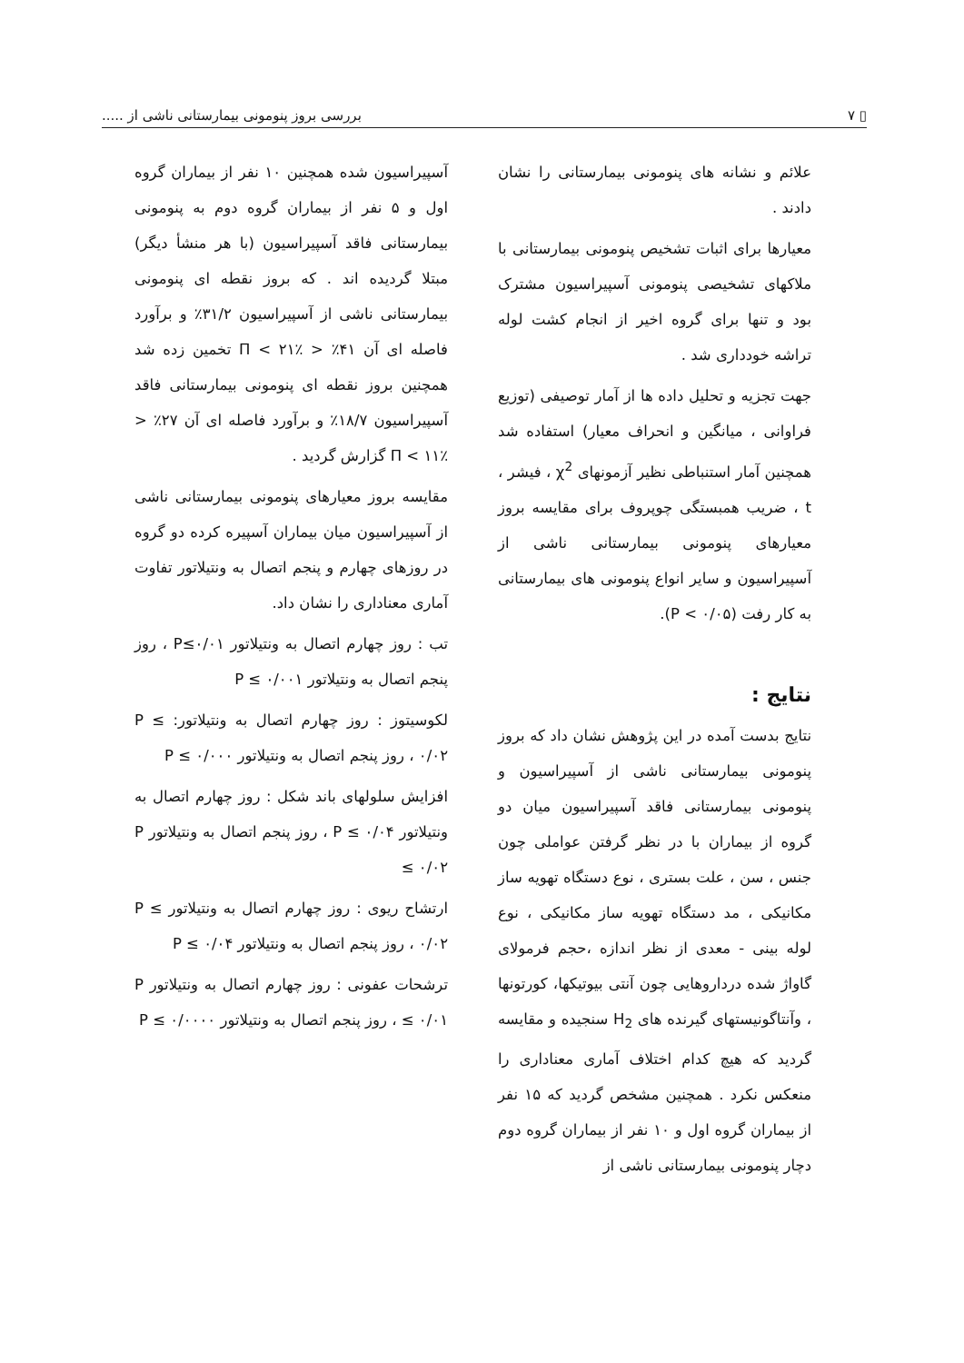▯ ٧ بررسی بروز پنومونی بیمارستانی ناشی از .....
علائم و نشانه های پنومونی بیمارستانی را نشان دادند .
معیارها برای اثبات تشخیص پنومونی بیمارستانی با ملاکهای تشخیصی پنومونی آسپیراسیون مشترک بود و تنها برای گروه اخیر از انجام کشت لوله تراشه خودداری شد .
جهت تجزیه و تحلیل داده ها از آمار توصیفی (توزیع فراوانی ، میانگین و انحراف معیار) استفاده شد همچنین آمار استنباطی نظیر آزمونهای χ<sup>2</sup> ، فیشر ، t ، ضریب همبستگی چوپروف برای مقایسه بروز معیارهای پنومونی بیمارستانی ناشی از آسپیراسیون و سایر انواع پنومونی های بیمارستانی به کار رفت (P < ۰/۰۵).
نتایج :
نتایج بدست آمده در این پژوهش نشان داد که بروز پنومونی بیمارستانی ناشی از آسپیراسیون و پنومونی بیمارستانی فاقد آسپیراسیون میان دو گروه از بیماران با در نظر گرفتن عواملی چون جنس ، سن ، علت بستری ، نوع دستگاه تهویه ساز مکانیکی ، مد دستگاه تهویه ساز مکانیکی ، نوع لوله بینی - معدی از نظر اندازه ،حجم فرمولای گاواژ شده درداروهایی چون آنتی بیوتیکها، کورتونها ، وآنتاگونیستهای گیرنده های H<sub>2</sub> سنجیده و مقایسه گردید که هیچ کدام اختلاف آماری معناداری را منعکس نکرد . همچنین مشخص گردید که ۱۵ نفر از بیماران گروه اول و ۱۰ نفر از بیماران گروه دوم دچار پنومونی بیمارستانی ناشی از
آسپیراسیون شده همچنین ۱۰ نفر از بیماران گروه اول و ۵ نفر از بیماران گروه دوم به پنومونی بیمارستانی فاقد آسپیراسیون (با هر منشأ دیگر) مبتلا گردیده اند . که بروز نقطه ای پنومونی بیمارستانی ناشی از آسپیراسیون ۳۱/۲٪ و برآورد فاصله ای آن ۴۱٪ < Π < ۲۱٪ تخمین زده شد همچنین بروز نقطه ای پنومونی بیمارستانی فاقد آسپیراسیون ۱۸/۷٪ و برآورد فاصله ای آن ۲۷٪ < Π < ۱۱٪ گزارش گردید .
مقایسه بروز معیارهای پنومونی بیمارستانی ناشی از آسپیراسیون میان بیماران آسپیره کرده دو گروه در روزهای چهارم و پنجم اتصال به ونتیلاتور تفاوت آماری معناداری را نشان داد.
تب : روز چهارم اتصال به ونتیلاتور P≤۰/۰۱ ، روز پنجم اتصال به ونتیلاتور P ≤ ۰/۰۰۱
لکوسیتوز : روز چهارم اتصال به ونتیلاتور: P ≤ ۰/۰۲ ، روز پنجم اتصال به ونتیلاتور P ≤ ۰/۰۰۰
افزایش سلولهای باند شکل : روز چهارم اتصال به ونتیلاتور P ≤ ۰/۰۴ ، روز پنجم اتصال به ونتیلاتور P ≤ ۰/۰۲
ارتشاح ریوی : روز چهارم اتصال به ونتیلاتور P ≤ ۰/۰۲ ، روز پنجم اتصال به ونتیلاتور P ≤ ۰/۰۴
ترشحات عفونی : روز چهارم اتصال به ونتیلاتور P ≤ ۰/۰۱ ، روز پنجم اتصال به ونتیلاتور P ≤ ۰/۰۰۰۰